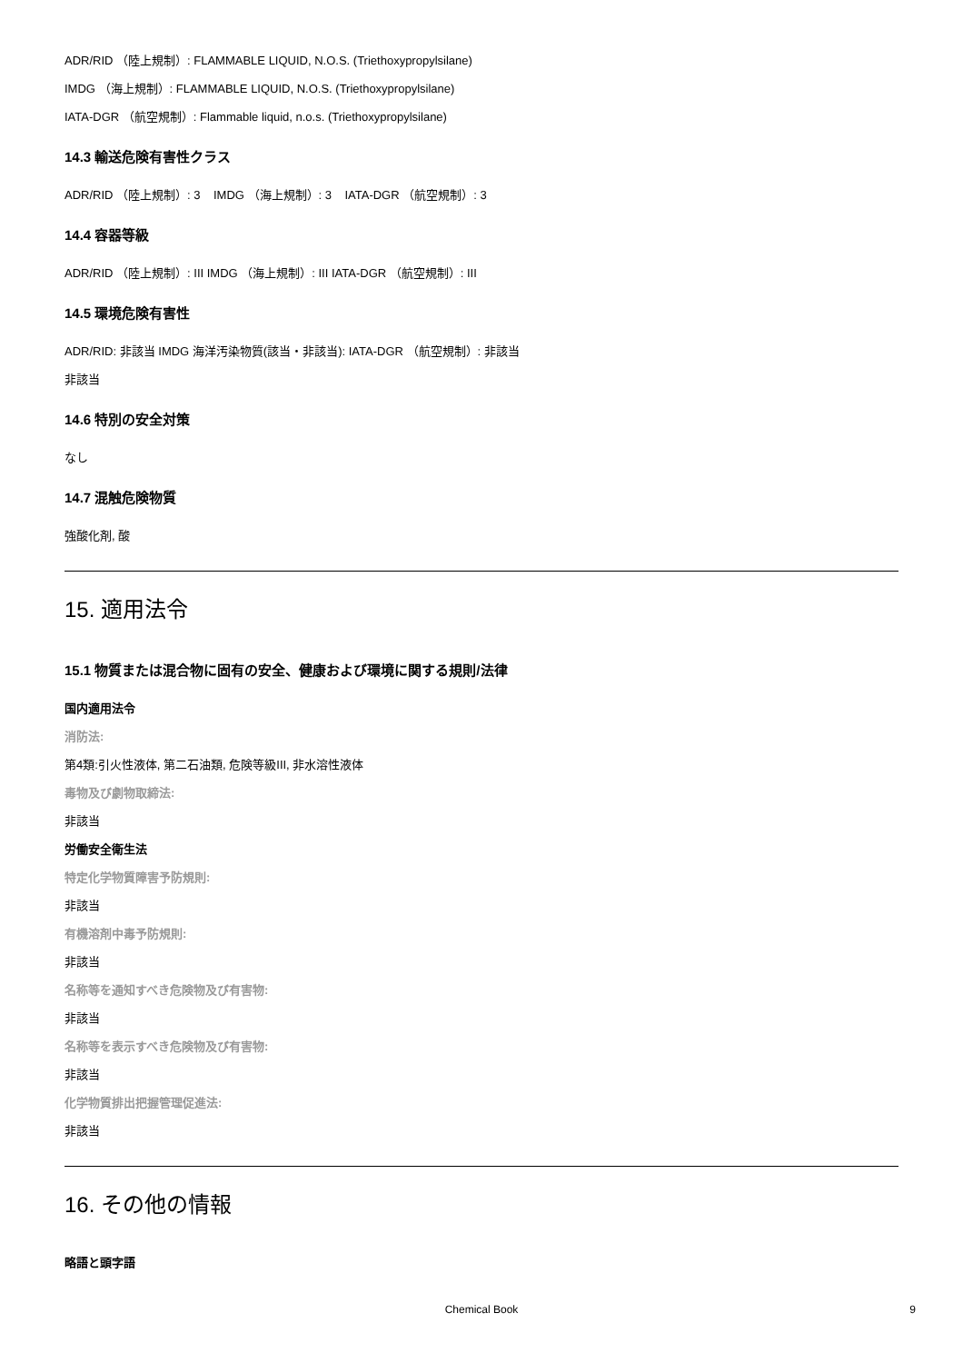ADR/RID （陸上規制）: FLAMMABLE LIQUID, N.O.S. (Triethoxypropylsilane)
IMDG （海上規制）: FLAMMABLE LIQUID, N.O.S. (Triethoxypropylsilane)
IATA-DGR （航空規制）: Flammable liquid, n.o.s. (Triethoxypropylsilane)
14.3 輸送危険有害性クラス
ADR/RID （陸上規制）: 3 IMDG （海上規制）: 3 IATA-DGR （航空規制）: 3
14.4 容器等級
ADR/RID （陸上規制）: III IMDG （海上規制）: III IATA-DGR （航空規制）: III
14.5 環境危険有害性
ADR/RID: 非該当 IMDG 海洋汚染物質(該当・非該当): IATA-DGR （航空規制）: 非該当
非該当
14.6 特別の安全対策
なし
14.7 混触危険物質
強酸化剤, 酸
15. 適用法令
15.1 物質または混合物に固有の安全、健康および環境に関する規則/法律
国内適用法令
消防法:
第4類:引火性液体, 第二石油類, 危険等級III, 非水溶性液体
毒物及び劇物取締法:
非該当
労働安全衛生法
特定化学物質障害予防規則:
非該当
有機溶剤中毒予防規則:
非該当
名称等を通知すべき危険物及び有害物:
非該当
名称等を表示すべき危険物及び有害物:
非該当
化学物質排出把握管理促進法:
非該当
16. その他の情報
略語と頭字語
Chemical Book
9